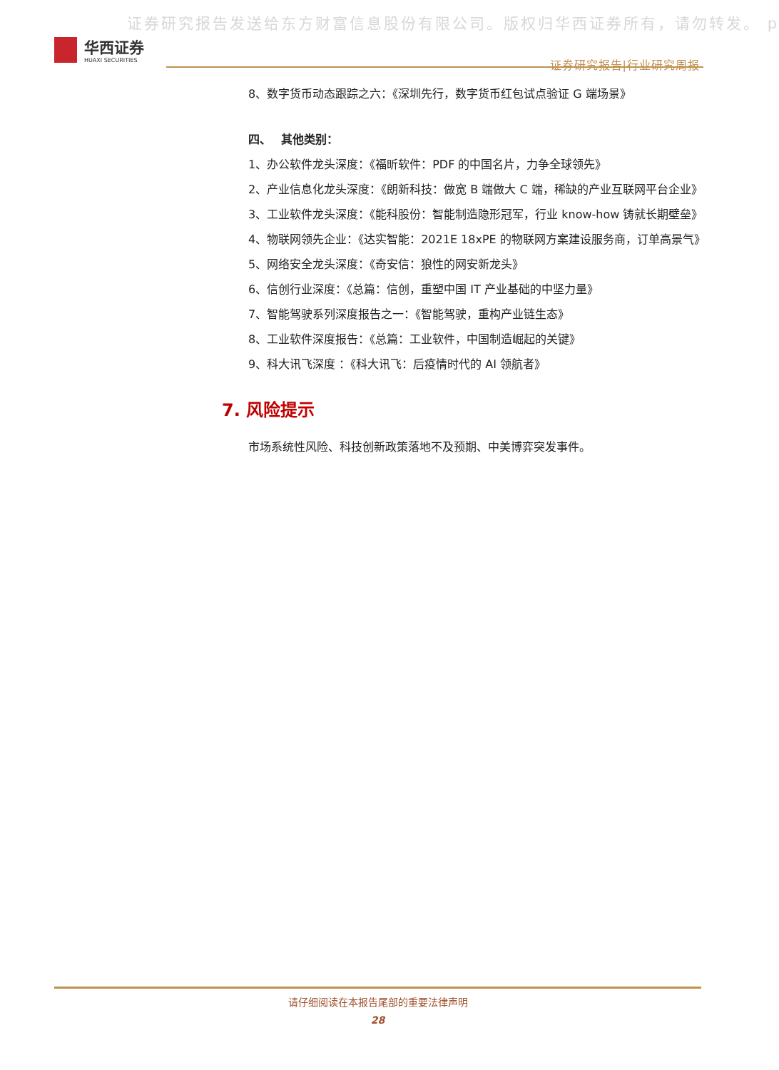证券研究报告发送给东方财富信息股份有限公司。版权归华西证券所有，请勿转发。 p
华西证券
HUAXI SECURITIES
证券研究报告|行业研究周报
8、数字货币动态跟踪之六：《深圳先行，数字货币红包试点验证 G 端场景》
四、　 其他类别：
1、办公软件龙头深度：《福昕软件：PDF 的中国名片，力争全球领先》
2、产业信息化龙头深度：《朗新科技：做宽 B 端做大 C 端，稀缺的产业互联网平台企业》
3、工业软件龙头深度：《能科股份：智能制造隐形冠军，行业 know-how 铸就长期壁垒》
4、物联网领先企业：《达实智能：2021E 18xPE 的物联网方案建设服务商，订单高景气》
5、网络安全龙头深度：《奇安信：狼性的网安新龙头》
6、信创行业深度：《总篇：信创，重塑中国 IT 产业基础的中坚力量》
7、智能驾驶系列深度报告之一：《智能驾驶，重构产业链生态》
8、工业软件深度报告：《总篇：工业软件，中国制造崛起的关键》
9、科大讯飞深度 ：《科大讯飞：后疫情时代的 AI 领航者》
7. 风险提示
市场系统性风险、科技创新政策落地不及预期、中美博弈突发事件。
请仔细阅读在本报告尾部的重要法律声明
28